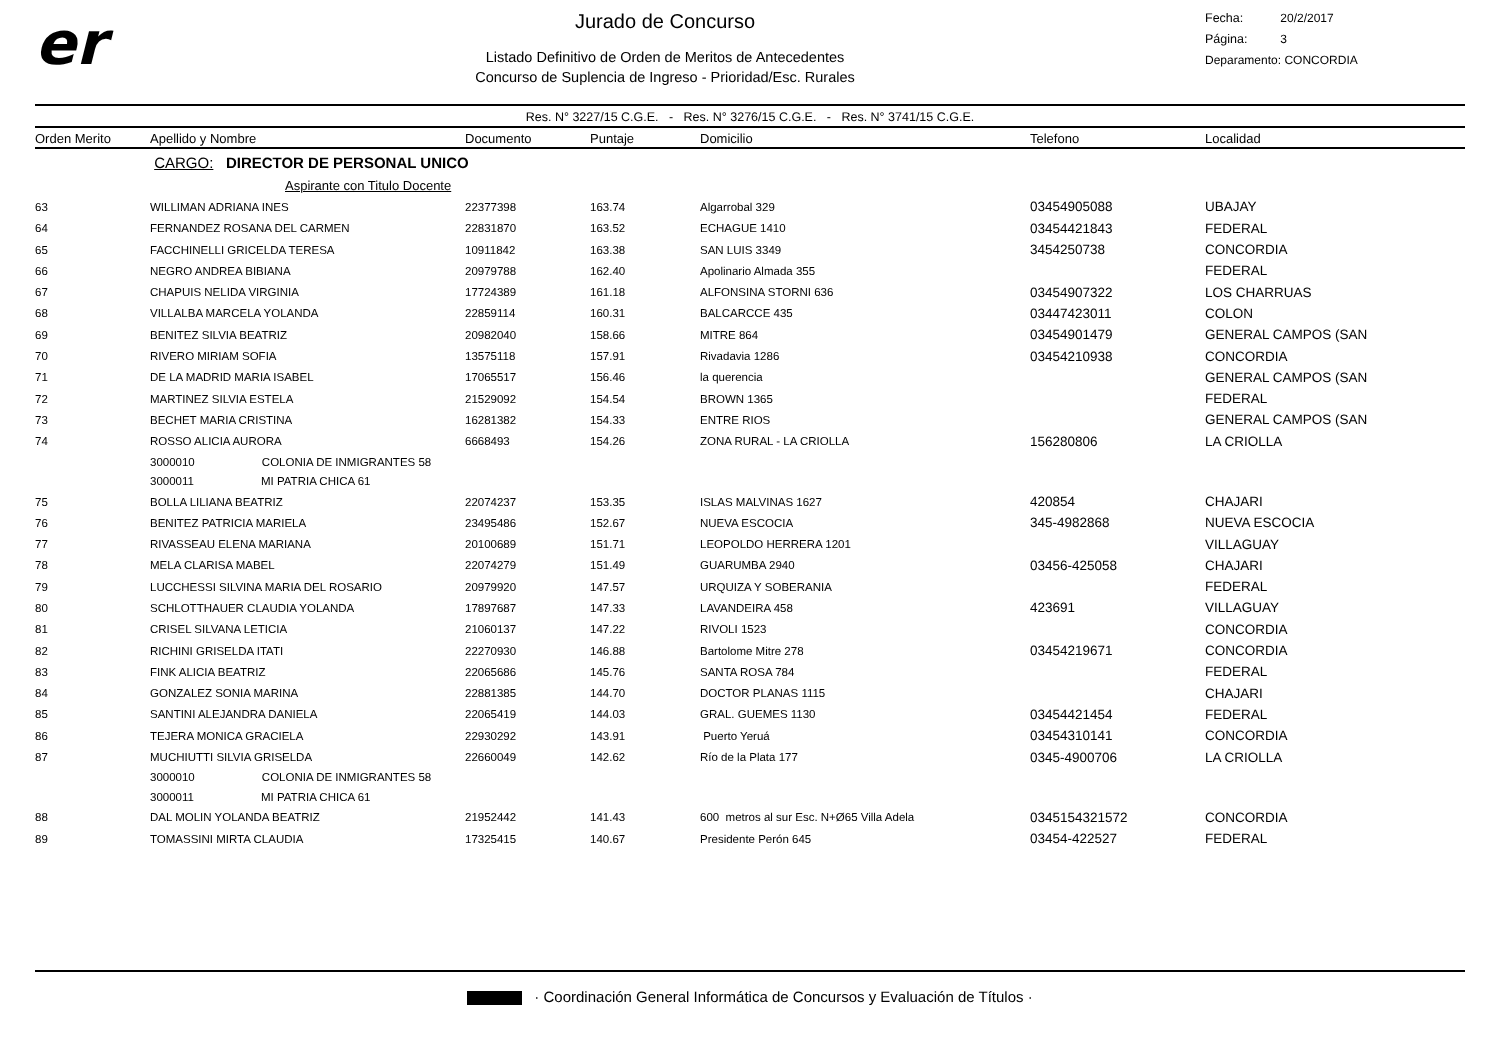er
Jurado de Concurso
Listado Definitivo de Orden de Meritos de Antecedentes
Concurso de Suplencia de Ingreso - Prioridad/Esc. Rurales
Fecha: 20/2/2017
Página: 3
Deparamento: CONCORDIA
Res. N° 3227/15 C.G.E. - Res. N° 3276/15 C.G.E. - Res. N° 3741/15 C.G.E.
| Orden Merito | Apellido y Nombre | Documento | Puntaje | Domicilio | Telefono | Localidad |
| --- | --- | --- | --- | --- | --- | --- |
| | CARGO: DIRECTOR DE PERSONAL UNICO | | | | | |
| | Aspirante con Titulo Docente | | | | | |
| 63 | WILLIMAN ADRIANA INES | 22377398 | 163.74 | Algarrobal 329 | 03454905088 | UBAJAY |
| 64 | FERNANDEZ ROSANA DEL CARMEN | 22831870 | 163.52 | ECHAGUE 1410 | 03454421843 | FEDERAL |
| 65 | FACCHINELLI GRICELDA TERESA | 10911842 | 163.38 | SAN LUIS 3349 | 3454250738 | CONCORDIA |
| 66 | NEGRO ANDREA BIBIANA | 20979788 | 162.40 | Apolinario Almada 355 | | FEDERAL |
| 67 | CHAPUIS NELIDA VIRGINIA | 17724389 | 161.18 | ALFONSINA STORNI 636 | 03454907322 | LOS CHARRUAS |
| 68 | VILLALBA MARCELA YOLANDA | 22859114 | 160.31 | BALCARCCE 435 | 03447423011 | COLON |
| 69 | BENITEZ SILVIA BEATRIZ | 20982040 | 158.66 | MITRE 864 | 03454901479 | GENERAL CAMPOS (SAN |
| 70 | RIVERO MIRIAM SOFIA | 13575118 | 157.91 | Rivadavia 1286 | 03454210938 | CONCORDIA |
| 71 | DE LA MADRID MARIA ISABEL | 17065517 | 156.46 | la querencia | | GENERAL CAMPOS (SAN |
| 72 | MARTINEZ SILVIA ESTELA | 21529092 | 154.54 | BROWN 1365 | | FEDERAL |
| 73 | BECHET MARIA CRISTINA | 16281382 | 154.33 | ENTRE RIOS | | GENERAL CAMPOS (SAN |
| 74 | ROSSO ALICIA AURORA | 6668493 | 154.26 | ZONA RURAL - LA CRIOLLA | 156280806 | LA CRIOLLA |
| | 3000010 COLONIA DE INMIGRANTES 58 | | | | | |
| | 3000011 MI PATRIA CHICA 61 | | | | | |
| 75 | BOLLA LILIANA BEATRIZ | 22074237 | 153.35 | ISLAS MALVINAS 1627 | 420854 | CHAJARI |
| 76 | BENITEZ PATRICIA MARIELA | 23495486 | 152.67 | NUEVA ESCOCIA | 345-4982868 | NUEVA ESCOCIA |
| 77 | RIVASSEAU ELENA MARIANA | 20100689 | 151.71 | LEOPOLDO HERRERA 1201 | | VILLAGUAY |
| 78 | MELA CLARISA MABEL | 22074279 | 151.49 | GUARUMBA 2940 | 03456-425058 | CHAJARI |
| 79 | LUCCHESSI SILVINA MARIA DEL ROSARIO | 20979920 | 147.57 | URQUIZA Y SOBERANIA | | FEDERAL |
| 80 | SCHLOTTHAUER CLAUDIA YOLANDA | 17897687 | 147.33 | LAVANDEIRA 458 | 423691 | VILLAGUAY |
| 81 | CRISEL SILVANA LETICIA | 21060137 | 147.22 | RIVOLI 1523 | | CONCORDIA |
| 82 | RICHINI GRISELDA ITATI | 22270930 | 146.88 | Bartolome Mitre 278 | 03454219671 | CONCORDIA |
| 83 | FINK ALICIA BEATRIZ | 22065686 | 145.76 | SANTA ROSA 784 | | FEDERAL |
| 84 | GONZALEZ SONIA MARINA | 22881385 | 144.70 | DOCTOR PLANAS 1115 | | CHAJARI |
| 85 | SANTINI ALEJANDRA DANIELA | 22065419 | 144.03 | GRAL. GUEMES 1130 | 03454421454 | FEDERAL |
| 86 | TEJERA MONICA GRACIELA | 22930292 | 143.91 | Puerto Yeruá | 03454310141 | CONCORDIA |
| 87 | MUCHIUTTI SILVIA GRISELDA | 22660049 | 142.62 | Río de la Plata 177 | 0345-4900706 | LA CRIOLLA |
| | 3000010 COLONIA DE INMIGRANTES 58 | | | | | |
| | 3000011 MI PATRIA CHICA 61 | | | | | |
| 88 | DAL MOLIN YOLANDA BEATRIZ | 21952442 | 141.43 | 600 metros al sur Esc. N+Ø65 Villa Adela | 0345154321572 | CONCORDIA |
| 89 | TOMASSINI MIRTA CLAUDIA | 17325415 | 140.67 | Presidente Perón 645 | 03454-422527 | FEDERAL |
· Coordinación General Informática de Concursos y Evaluación de Títulos ·